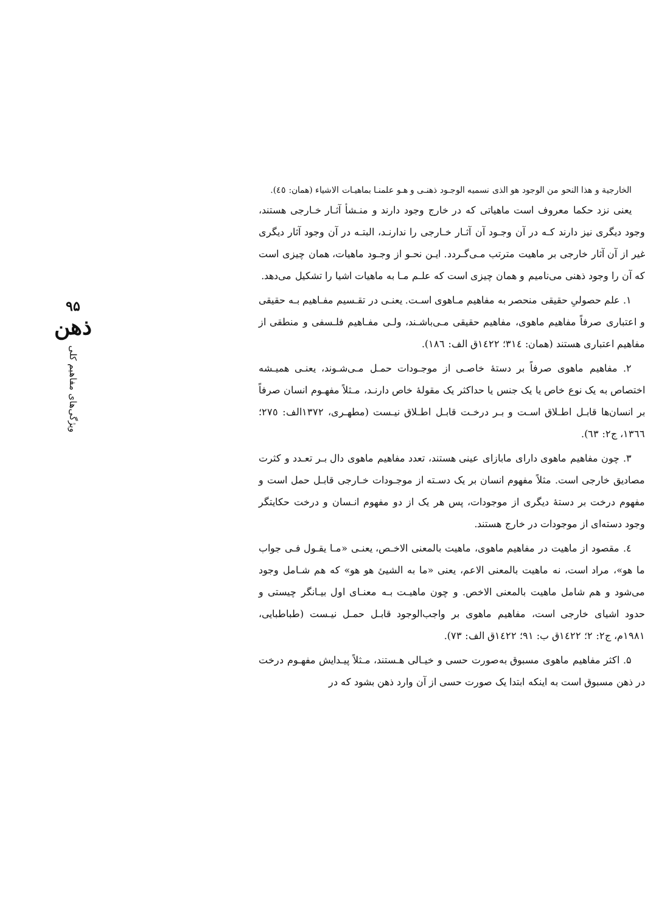الخارجية و هذا النحو من الوجود هو الذی نسميه الوجـود ذهنـی و هـو علمنـا بماهيـات الاشياء (همان: ٤٥).
یعنی نزد حکما معروف است ماهیاتی که در خارج وجود دارند و منـشأ آثـار خـارجی هستند، وجود دیگری نیز دارند کـه در آن وجـود آن آثـار خـارجی را ندارنـد، البتـه در آن وجود آثار دیگری غیر از آن آثار خارجی بر ماهیت مترتب مـی‌گـردد. ایـن نحـو از وجـود ماهیات، همان چیزی است که آن را وجود ذهنی می‌نامیم و همان چیزی است که علـم مـا به ماهیات اشیا را تشکیل می‌دهد.
۱. علم حصولیِ حقیقی منحصر به مفاهیم مـاهوی اسـت. یعنـی در تقـسیم مفـاهیم بـه حقیقی و اعتباری صرفاً مفاهیم ماهوی، مفاهیم حقیقی مـی‌باشـند، ولـی مفـاهیم فلـسفی و منطقی از مفاهیم اعتباری هستند (همان: ٣١٤؛ ١٤٢٢ق الف: ١٨٦).
۲. مفاهیم ماهوی صرفاً بر دستهٔ خاصـی از موجـودات حمـل مـی‌شـوند، یعنـی همیـشه اختصاص به یک نوع خاص یا یک جنس یا حداکثر یک مقولهٔ خاص دارنـد، مـثلاً مفهـوم انسان صرفاً بر انسان‌ها قابـل اطـلاق اسـت و بـر درخـت قابـل اطـلاق نیـست (مطهـری، ١٣٧٢الف: ٢٧٥؛ ١٣٦٦، ج۲: ٦٣).
۳. چون مفاهیم ماهوی دارای مابازای عینی هستند، تعدد مفاهیم ماهوی دال بـر تعـدد و کثرت مصادیق خارجی است. مثلاً مفهوم انسان بر یک دسـته از موجـودات خـارجی قابـل حمل است و مفهوم درخت بر دستهٔ دیگری از موجودات، پس هر یک از دو مفهوم انـسان و درخت حکایتگر وجود دسته‌ای از موجودات در خارج هستند.
٤. مقصود از ماهیت در مفاهیم ماهوی، ماهیت بالمعنی الاخـص، یعنـی «مـا یقـول فـی جواب ما هو»، مراد است، نه ماهیت بالمعنی الاعم، یعنی «ما به الشیئ هو هو» که هم شـامل وجود می‌شود و هم شامل ماهیت بالمعنی الاخص. و چون ماهیـت بـه معنـای اول بیـانگر چیستی و حدود اشیای خارجی است، مفاهیم ماهوی بر واجب‌الوجود قابـل حمـل نیـست (طباطبایی، ١٩٨١م، ج۲: ۲؛ ١٤٢٢ق ب: ٩١؛ ١٤٢٢ق الف: ٧٣).
۵. اکثر مفاهیم ماهوی مسبوق به‌صورت حسی و خیـالی هـستند، مـثلاً پیـدایش مفهـوم درخت در ذهن مسبوق است به اینکه ابتدا یک صورت حسی از آن وارد ذهن بشود که در
۹۵
ذهن
ویژگی‌های مفاهیم کلی